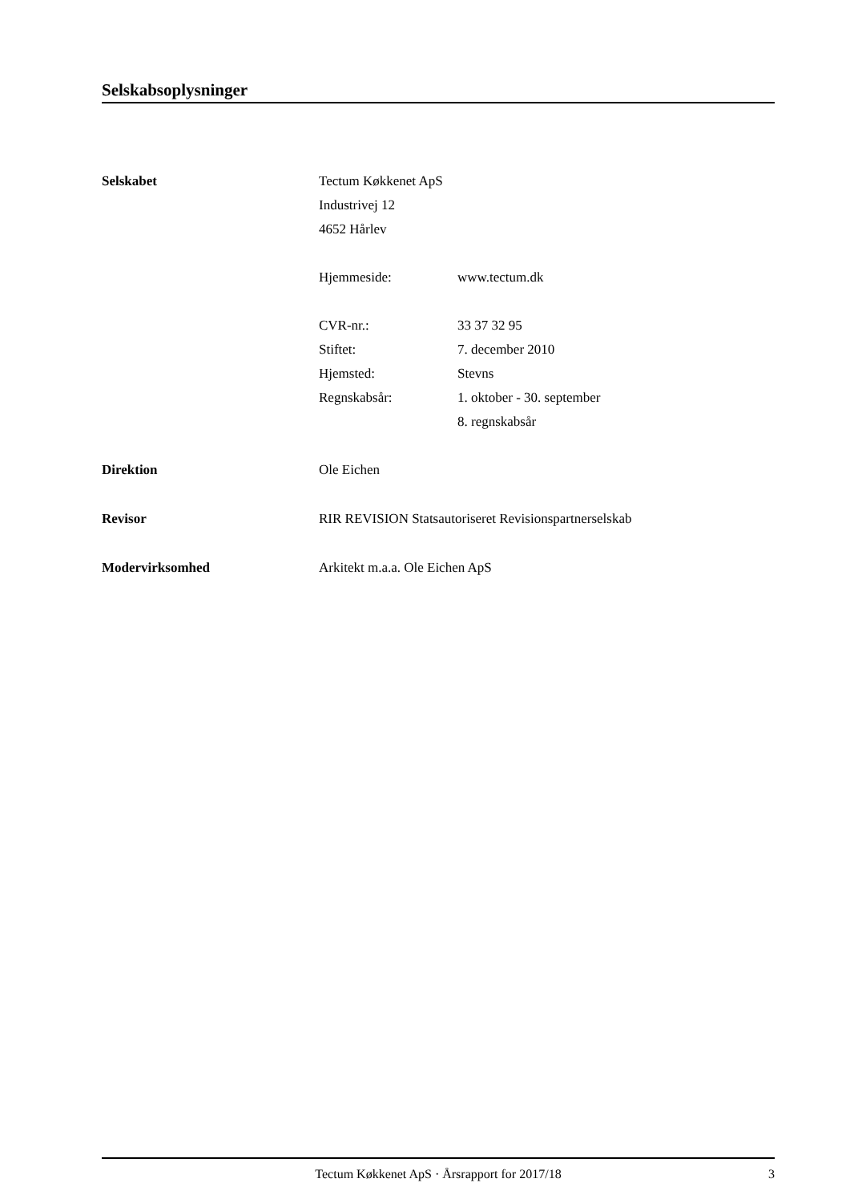Selskabsoplysninger
Selskabet Tectum Køkkenet ApS
Industrivej 12
4652 Hårlev
Hjemmeside: www.tectum.dk
CVR-nr.: 33 37 32 95
Stiftet: 7. december 2010
Hjemsted: Stevns
Regnskabsår: 1. oktober - 30. september
8. regnskabsår
Direktion Ole Eichen
Revisor RIR REVISION Statsautoriseret Revisionspartnerselskab
Modervirksomhed Arkitekt m.a.a. Ole Eichen ApS
Tectum Køkkenet ApS · Årsrapport for 2017/18
3